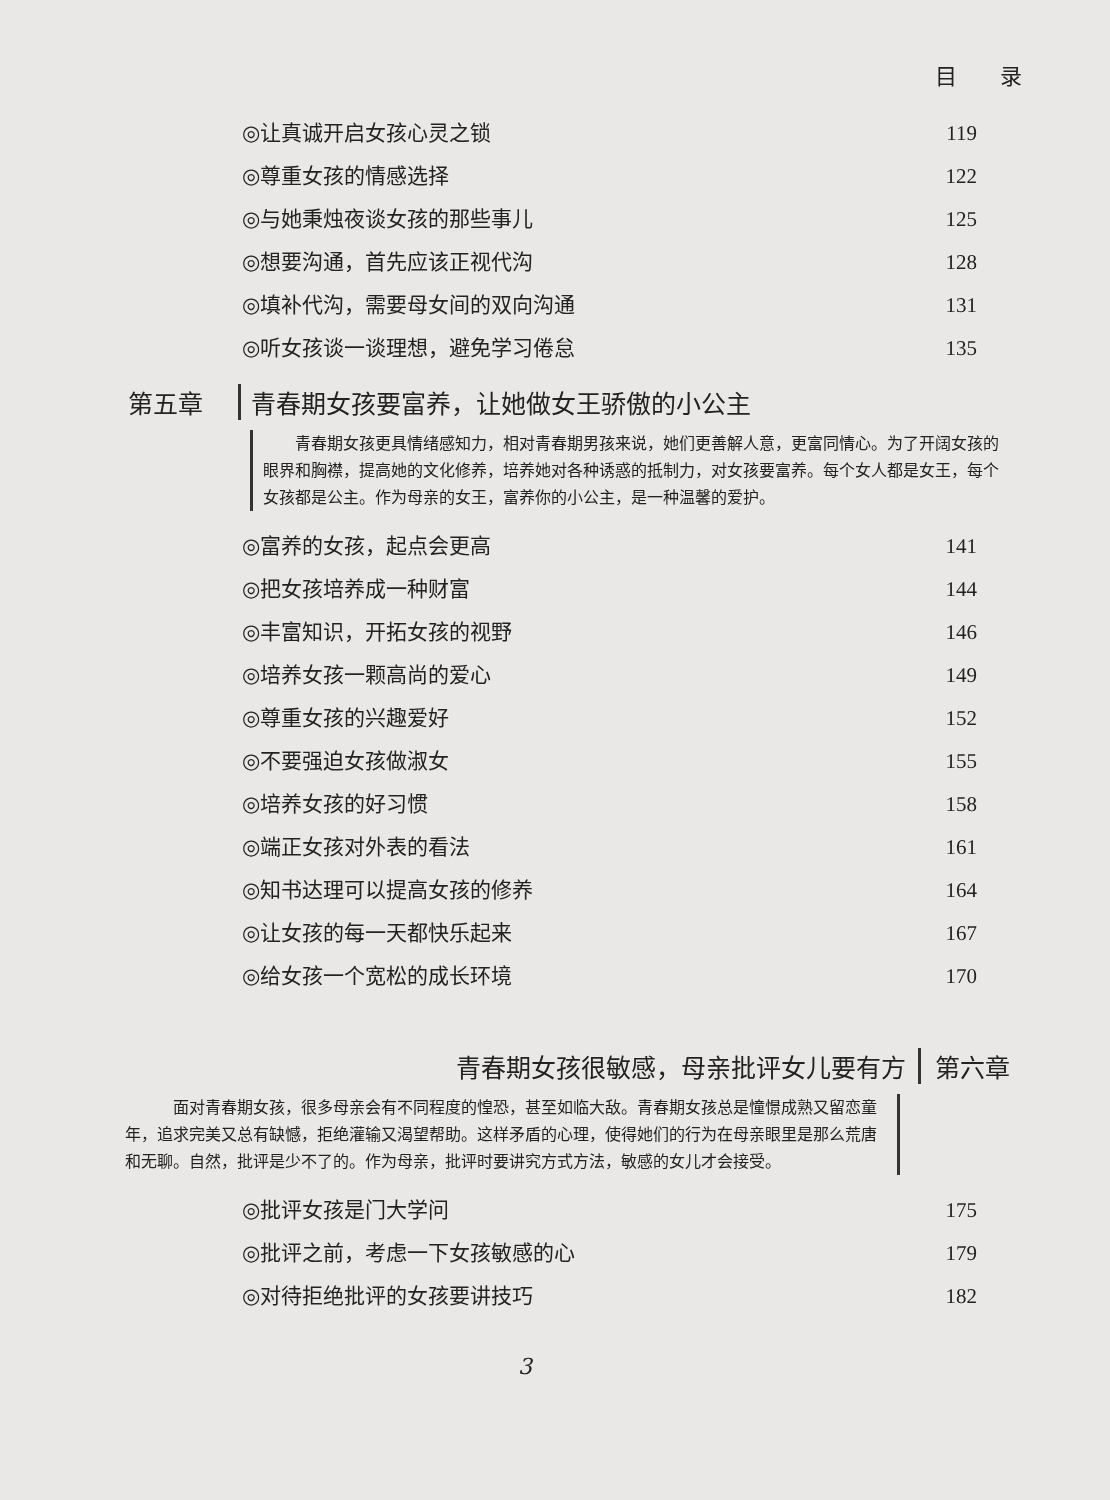目 录
◎让真诚开启女孩心灵之锁 119
◎尊重女孩的情感选择 122
◎与她秉烛夜谈女孩的那些事儿 125
◎想要沟通，首先应该正视代沟 128
◎填补代沟，需要母女间的双向沟通 131
◎听女孩谈一谈理想，避免学习倦怠 135
第五章 青春期女孩要富养，让她做女王骄傲的小公主
青春期女孩更具情绪感知力，相对青春期男孩来说，她们更善解人意，更富同情心。为了开阔女孩的眼界和胸襟，提高她的文化修养，培养她对各种诱惑的抵制力，对女孩要富养。每个女人都是女王，每个女孩都是公主。作为母亲的女王，富养你的小公主，是一种温馨的爱护。
◎富养的女孩，起点会更高 141
◎把女孩培养成一种财富 144
◎丰富知识，开拓女孩的视野 146
◎培养女孩一颗高尚的爱心 149
◎尊重女孩的兴趣爱好 152
◎不要强迫女孩做淑女 155
◎培养女孩的好习惯 158
◎端正女孩对外表的看法 161
◎知书达理可以提高女孩的修养 164
◎让女孩的每一天都快乐起来 167
◎给女孩一个宽松的成长环境 170
青春期女孩很敏感，母亲批评女儿要有方 第六章
面对青春期女孩，很多母亲会有不同程度的惶恐，甚至如临大敌。青春期女孩总是憧憬成熟又留恋童年，追求完美又总有缺憾，拒绝灌输又渴望帮助。这样矛盾的心理，使得她们的行为在母亲眼里是那么荒唐和无聊。自然，批评是少不了的。作为母亲，批评时要讲究方式方法，敏感的女儿才会接受。
◎批评女孩是门大学问 175
◎批评之前，考虑一下女孩敏感的心 179
◎对待拒绝批评的女孩要讲技巧 182
3